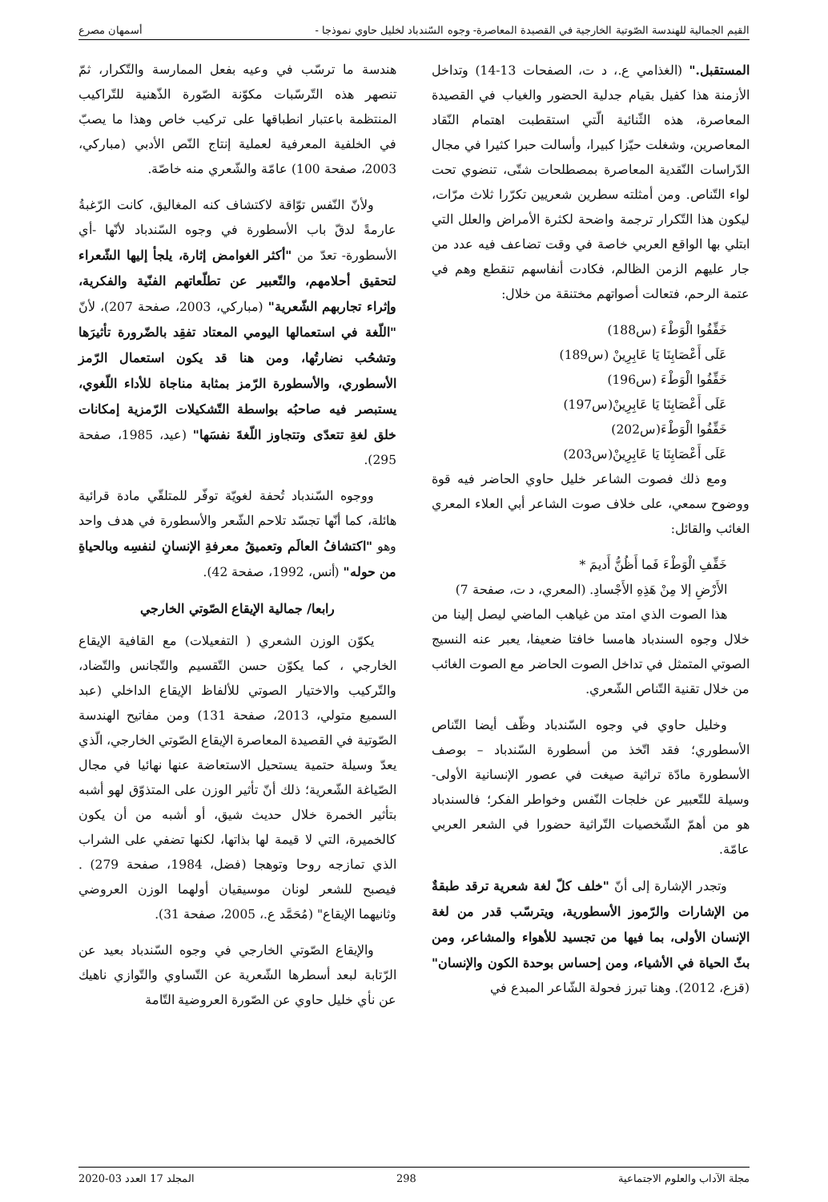القيم الجمالية للهندسة الصّوتية الخارجية في القصيدة المعاصرة- وجوه السّندباد لخليل حاوي نموذجا - أسمهان مصرع
المستقبل." (الغذامي ع.، د ت، الصفحات 13-14) وتداخل الأزمنة هذا كفيل بقيام جدلية الحضور والغياب في القصيدة المعاصرة، هذه الثّنائية الّتي استقطبت اهتمام النّقاد المعاصرين، وشغلت حيّزا كبيرا، وأسالت حبرا كثيرا في مجال الدّراسات النّقدية المعاصرة بمصطلحات شتّى، تنضوي تحت لواء التّناص. ومن أمثلته سطرين شعريين تكرّرا ثلاث مرّات، ليكون هذا التّكرار ترجمة واضحة لكثرة الأمراض والعلل التي ابتلي بها الواقع العربي خاصة في وقت تضاعف فيه عدد من جار عليهم الزمن الظالم، فكادت أنفاسهم تنقطع وهم في عتمة الرحم، فتعالت أصواتهم مختنقة من خلال:
خَفِّفُوا الْوَطْءَ (س188)
عَلَى أَعْصَابِنَا يَا عَابِرِينْ (س189)
خَفِّفُوا الْوَطْءَ (س196)
عَلَى أَعْصَابِنَا يَا عَابِرِينْ(س197)
خَفِّفُوا الْوَطْءَ(س202)
عَلَى أَعْصَابِنَا يَا عَابِرِينْ(س203)
ومع ذلك فصوت الشاعر خليل حاوي الحاضر فيه قوة ووضوح سمعي، على خلاف صوت الشاعر أبي العلاء المعري الغائب والقائل:
خَفِّفِ الْوَطْءَ فَما أَظُنُّ أَديمَ *
الأَرْضِ إلا مِنْ هَذِهِ الأَجْسادِ. (المعري، د ت، صفحة 7)
هذا الصوت الذي امتد من غياهب الماضي ليصل إلينا من خلال وجوه السندباد هامسا خافتا ضعيفا، يعبر عنه النسيج الصوتي المتمثل في تداخل الصوت الحاضر مع الصوت الغائب من خلال تقنية التّناص الشّعري.
وخليل حاوي في وجوه السّندباد وظّف أيضا التّناص الأسطوري؛ فقد اتّخذ من أسطورة السّندباد – بوصف الأسطورة مادّة تراثية صيغت في عصور الإنسانية الأولى- وسيلة للتّعبير عن خلجات النّفس وخواطر الفكر؛ فالسندباد هو من أهمّ الشّخصيات التّراثية حضورا في الشعر العربي عامّة.
وتجدر الإشارة إلى أنّ "خلف كلّ لغة شعرية ترقد طبقةٌ من الإشارات والرّموز الأسطورية، ويترسّب قدر من لغة الإنسان الأولى، بما فيها من تجسيد للأهواء والمشاعر، ومن بثّ الحياة في الأشياء، ومن إحساس بوحدة الكون والإنسان" (قزع، 2012). وهنا تبرز فحولة الشّاعر المبدع في
هندسة ما ترسّب في وعيه بفعل الممارسة والتّكرار، ثمّ تنصهر هذه التّرسّبات مكوّنة الصّورة الذّهنية للتّراكيب المنتظمة باعتبار انطباقها على تركيب خاص وهذا ما يصبّ في الخلفية المعرفية لعملية إنتاج النّص الأدبي (مباركي، 2003، صفحة 100) عامّة والشّعري منه خاصّة.
ولأنّ النّفس توّاقة لاكتشاف كنه المغاليق، كانت الرّغبةُ عارمةً لدقّ باب الأسطورة في وجوه السّندباد لأنّها -أي الأسطورة- تعدّ من "أكثر الغوامض إثارة، يلجأ إليها الشّعراء لتحقيق أحلامهم، والتّعبير عن تطلّعاتهم الفنّية والفكرية، وإثراء تجاربهم الشّعرية" (مباركي، 2003، صفحة 207)، لأنّ "اللّغة في استعمالها اليومي المعتاد تفقِد بالضّرورة تأثيرَها وتشحُب نضارتُها، ومن هنا قد يكون استعمال الرّمز الأسطوري، والأسطورة الرّمز بمثابة مناجاة للأداء اللّغوي، يستبصر فيه صاحبُه بواسطة التّشكيلات الرّمزية إمكانات خلق لغةِ تتعدّى وتتجاوز اللّغةَ نفسَها" (عيد، 1985، صفحة 295).
ووجوه السّندباد تُحفة لغويّة توفّر للمتلقّي مادة قرائية هائلة، كما أنّها تجسّد تلاحم الشّعر والأسطورة في هدف واحد وهو "اكتشافُ العالَم وتعميقُ معرفةِ الإنسانِ لنفسِه وبالحياةِ من حوله" (أنس، 1992، صفحة 42).
رابعا/ جمالية الإيقاع الصّوتي الخارجي
يكوّن الوزن الشعري ( التفعيلات) مع القافية الإيقاع الخارجي ، كما يكوّن حسن التّقسيم والتّجانس والتّضاد، والتّركيب والاختيار الصوتي للألفاظ الإيقاع الداخلي (عبد السميع متولي، 2013، صفحة 131) ومن مفاتيح الهندسة الصّوتية في القصيدة المعاصرة الإيقاع الصّوتي الخارجي، الّذي يعدّ وسيلة حتمية يستحيل الاستعاضة عنها نهائيا في مجال الصّياغة الشّعرية؛ ذلك أنّ تأثير الوزن على المتذوّق لهو أشبه بتأثير الخمرة خلال حديث شيق، أو أشبه من أن يكون كالخميرة، التي لا قيمة لها بذاتها، لكنها تضفي على الشراب الذي تمازجه روحا وتوهجا (فضل، 1984، صفحة 279) . فيصبح للشعر لونان موسيقيان أولهما الوزن العروضي وثانيهما الإيقاع" (مُحَمَّد ع.، 2005، صفحة 31).
والإيقاع الصّوتي الخارجي في وجوه السّندباد بعيد عن الرّتابة لبعد أسطرها الشّعرية عن التّساوي والتّوازي ناهيك عن نأي خليل حاوي عن الصّورة العروضية التّامة
مجلة الآداب والعلوم الاجتماعية 298 المجلد 17 العدد 03-2020